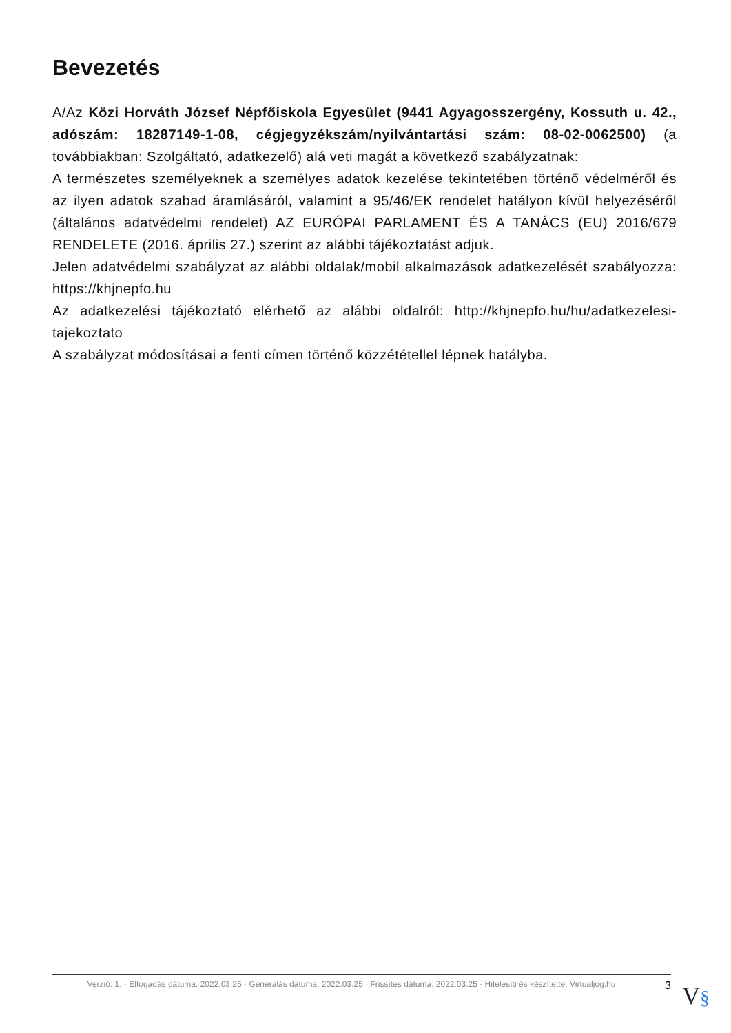Bevezetés
A/Az Közi Horváth József Népfőiskola Egyesület (9441 Agyagosszergény, Kossuth u. 42., adószám: 18287149-1-08, cégjegyzékszám/nyilvántartási szám: 08-02-0062500) (a továbbiakban: Szolgáltató, adatkezelő) alá veti magát a következő szabályzatnak:
A természetes személyeknek a személyes adatok kezelése tekintetében történő védelméről és az ilyen adatok szabad áramlásáról, valamint a 95/46/EK rendelet hatályon kívül helyezéséről (általános adatvédelmi rendelet) AZ EURÓPAI PARLAMENT ÉS A TANÁCS (EU) 2016/679 RENDELETE (2016. április 27.) szerint az alábbi tájékoztatást adjuk.
Jelen adatvédelmi szabályzat az alábbi oldalak/mobil alkalmazások adatkezelését szabályozza: https://khjnepfo.hu
Az adatkezelési tájékoztató elérhető az alábbi oldalról: http://khjnepfo.hu/hu/adatkezelesi-tajekoztato
A szabályzat módosításai a fenti címen történő közzététellel lépnek hatályba.
Verzió: 1. · Elfogadás dátuma: 2022.03.25 · Generálás dátuma: 2022.03.25 · Frissítés dátuma: 2022.03.25 · Hitelesíti és készítette: Virtualjog.hu
3
V§